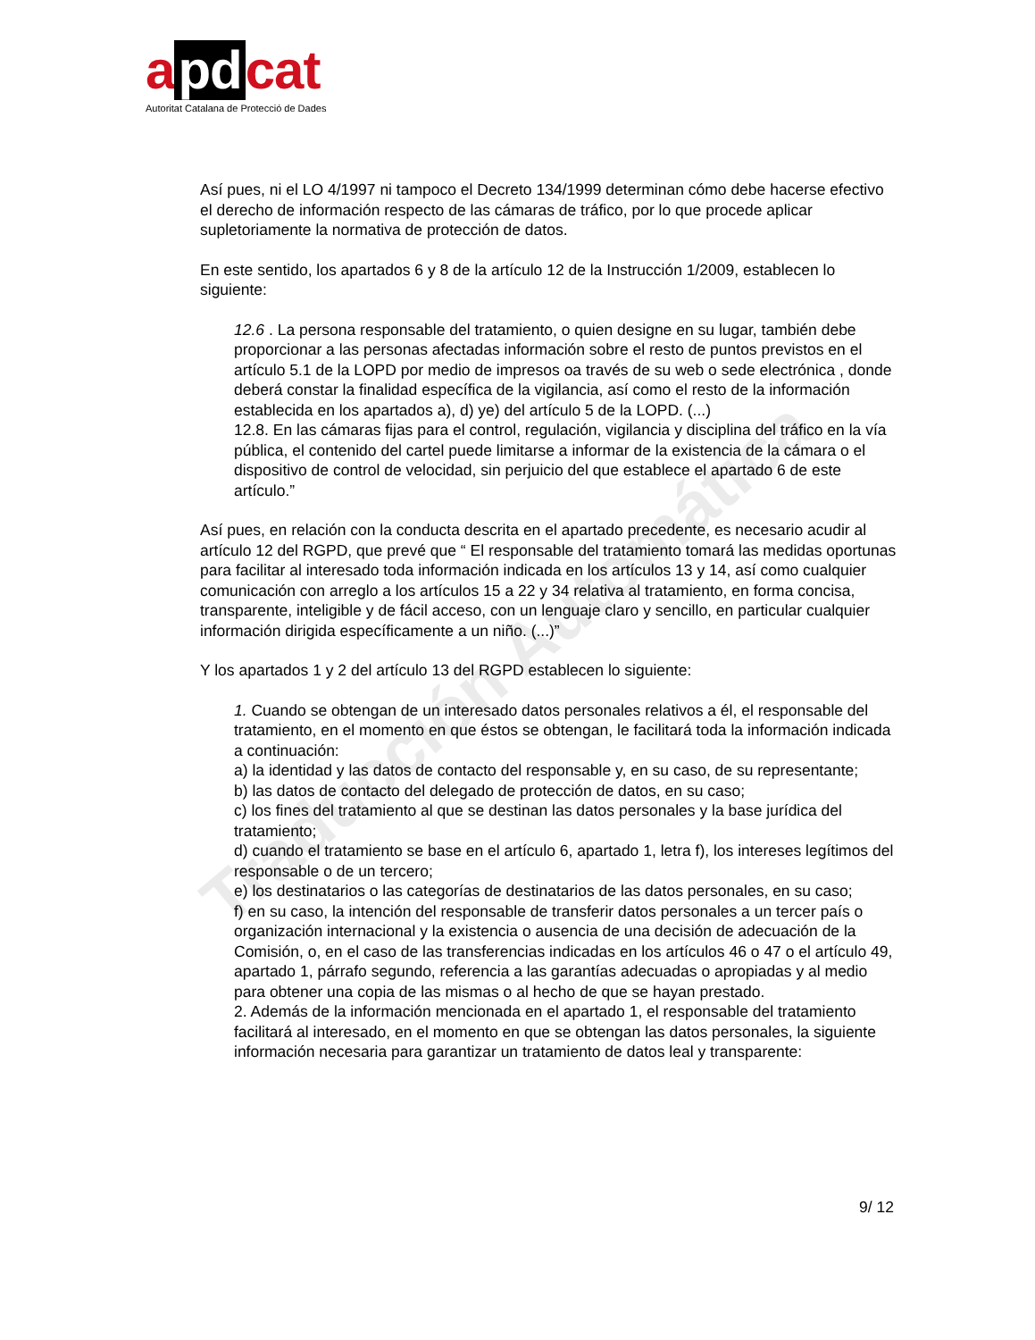Traducción Automática
a pd cat
Autoritat Catalana de Protecció de Dades
Así pues, ni el LO 4/1997 ni tampoco el Decreto 134/1999 determinan cómo debe hacerse efectivo el derecho de información respecto de las cámaras de tráfico, por lo que procede aplicar supletoriamente la normativa de protección de datos.
En este sentido, los apartados 6 y 8 de la artículo 12 de la Instrucción 1/2009, establecen lo siguiente:
12.6 . La persona responsable del tratamiento, o quien designe en su lugar, también debe proporcionar a las personas afectadas información sobre el resto de puntos previstos en el artículo 5.1 de la LOPD por medio de impresos oa través de su web o sede electrónica , donde deberá constar la finalidad específica de la vigilancia, así como el resto de la información establecida en los apartados a), d) ye) del artículo 5 de la LOPD. (...)
12.8. En las cámaras fijas para el control, regulación, vigilancia y disciplina del tráfico en la vía pública, el contenido del cartel puede limitarse a informar de la existencia de la cámara o el dispositivo de control de velocidad, sin perjuicio del que establece el apartado 6 de este artículo.”
Así pues, en relación con la conducta descrita en el apartado precedente, es necesario acudir al artículo 12 del RGPD, que prevé que “ El responsable del tratamiento tomará las medidas oportunas para facilitar al interesado toda información indicada en los artículos 13 y 14, así como cualquier comunicación con arreglo a los artículos 15 a 22 y 34 relativa al tratamiento, en forma concisa, transparente, inteligible y de fácil acceso, con un lenguaje claro y sencillo, en particular cualquier información dirigida específicamente a un niño. (...)”
Y los apartados 1 y 2 del artículo 13 del RGPD establecen lo siguiente:
1. Cuando se obtengan de un interesado datos personales relativos a él, el responsable del tratamiento, en el momento en que éstos se obtengan, le facilitará toda la información indicada a continuación:
a) la identidad y las datos de contacto del responsable y, en su caso, de su representante;
b) las datos de contacto del delegado de protección de datos, en su caso;
c) los fines del tratamiento al que se destinan las datos personales y la base jurídica del tratamiento;
d) cuando el tratamiento se base en el artículo 6, apartado 1, letra f), los intereses legítimos del responsable o de un tercero;
e) los destinatarios o las categorías de destinatarios de las datos personales, en su caso;
f) en su caso, la intención del responsable de transferir datos personales a un tercer país o organización internacional y la existencia o ausencia de una decisión de adecuación de la Comisión, o, en el caso de las transferencias indicadas en los artículos 46 o 47 o el artículo 49, apartado 1, párrafo segundo, referencia a las garantías adecuadas o apropiadas y al medio para obtener una copia de las mismas o al hecho de que se hayan prestado.
2. Además de la información mencionada en el apartado 1, el responsable del tratamiento facilitará al interesado, en el momento en que se obtengan las datos personales, la siguiente información necesaria para garantizar un tratamiento de datos leal y transparente:
9/ 12